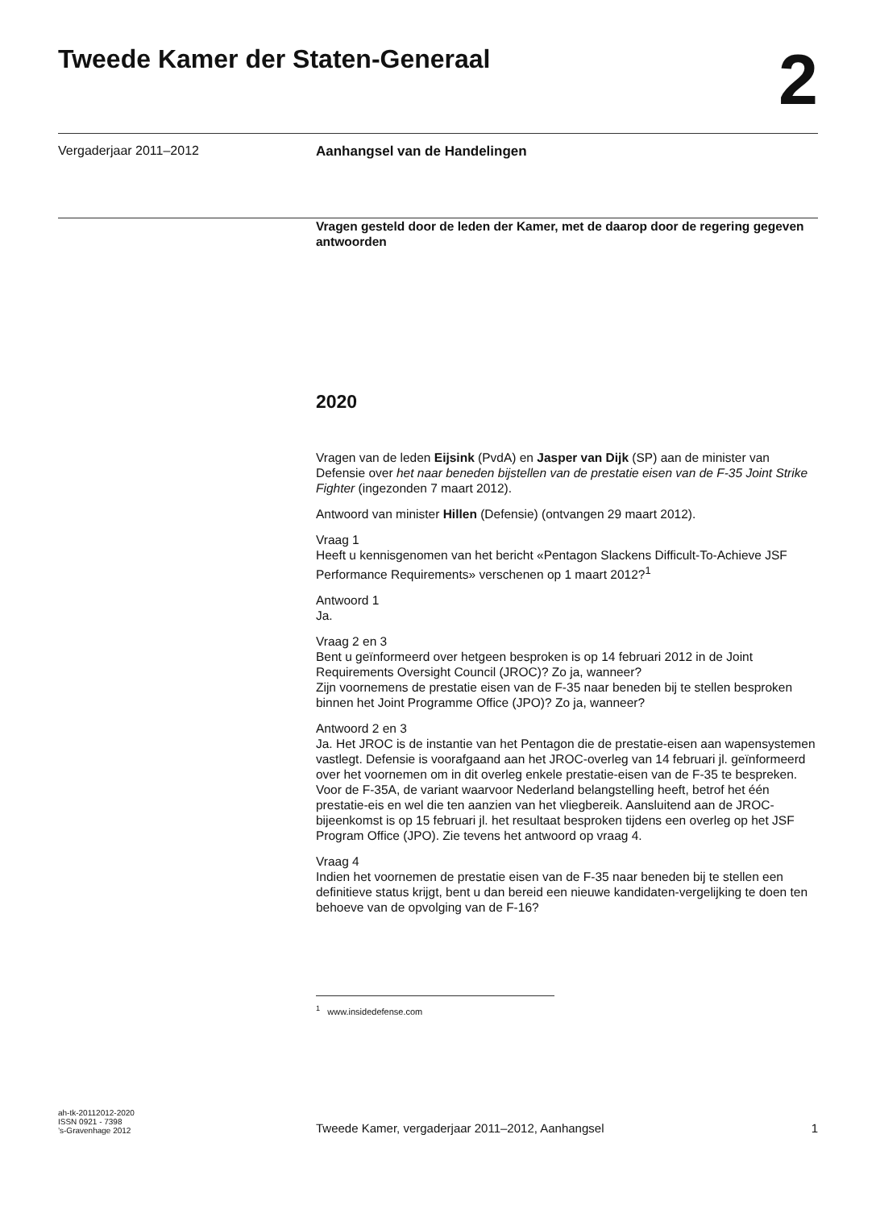Tweede Kamer der Staten-Generaal
2
Vergaderjaar 2011–2012 Aanhangsel van de Handelingen
Vragen gesteld door de leden der Kamer, met de daarop door de regering gegeven antwoorden
2020
Vragen van de leden Eijsink (PvdA) en Jasper van Dijk (SP) aan de minister van Defensie over het naar beneden bijstellen van de prestatie eisen van de F-35 Joint Strike Fighter (ingezonden 7 maart 2012).
Antwoord van minister Hillen (Defensie) (ontvangen 29 maart 2012).
Vraag 1
Heeft u kennisgenomen van het bericht «Pentagon Slackens Difficult-To-Achieve JSF Performance Requirements» verschenen op 1 maart 2012?<sup>1</sup>
Antwoord 1
Ja.
Vraag 2 en 3
Bent u geïnformeerd over hetgeen besproken is op 14 februari 2012 in de Joint Requirements Oversight Council (JROC)? Zo ja, wanneer?
Zijn voornemens de prestatie eisen van de F-35 naar beneden bij te stellen besproken binnen het Joint Programme Office (JPO)? Zo ja, wanneer?
Antwoord 2 en 3
Ja. Het JROC is de instantie van het Pentagon die de prestatie-eisen aan wapensystemen vastlegt. Defensie is voorafgaand aan het JROC-overleg van 14 februari jl. geïnformeerd over het voornemen om in dit overleg enkele prestatie-eisen van de F-35 te bespreken. Voor de F-35A, de variant waarvoor Nederland belangstelling heeft, betrof het één prestatie-eis en wel die ten aanzien van het vliegbereik. Aansluitend aan de JROC-bijeenkomst is op 15 februari jl. het resultaat besproken tijdens een overleg op het JSF Program Office (JPO). Zie tevens het antwoord op vraag 4.
Vraag 4
Indien het voornemen de prestatie eisen van de F-35 naar beneden bij te stellen een definitieve status krijgt, bent u dan bereid een nieuwe kandidaten-vergelijking te doen ten behoeve van de opvolging van de F-16?
<sup>1</sup> www.insidedefense.com
ah-tk-20112012-2020
ISSN 0921 - 7398
’s-Gravenhage 2012
Tweede Kamer, vergaderjaar 2011–2012, Aanhangsel
1